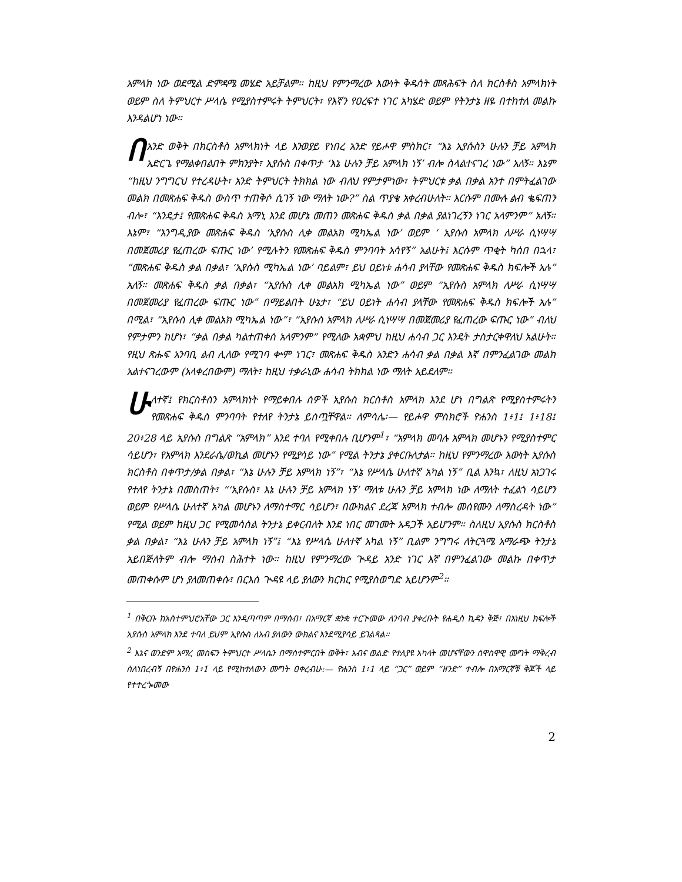አምላክ ነው ወደሚል ድምዳሜ መሄድ አይቻልም። ከዚህ የምንማረው እውነት ቅዱሳት መጻሕፍት ስለ ክርስቶስ አምላክነት ወይም ስለ ትምህርተ ሥላሴ የሚያስተምሩት ትምህርት፣ የእኛን የዐረፍተ ነገር አካሄድ ወይም የትንታኔ ዘዬ በተከተለ መልኩ እንዳልሆነ ነው።
በአንድ ወቅት በክርስቶስ አምላክነት ላይ እንወያይ የነበረ አንድ የይሖዋ ምስክር፣ “እኔ ኢየሱስን ሁሉን ቻይ አምላክ አድርጌ የማልቀበልበት ምክንያት፣ ኢየሱስ በቀጥታ ‘እኔ ሁሉን ቻይ አምላክ ነኝ’ ብሎ ስላልተናገረ ነው” አለኝ። እኔም “ከዚህ ንግግርህ የተረዳሁት፣ አንድ ትምህርት ትክክል ነው ብለህ የምታምነው፣ ትምህርቱ ቃል በቃል አንተ በምትፈልገው መልክ በመጽሐፍ ቅዱስ ውስጥ ተጠቅሶ ሲገኝ ነው ማለት ነው?” ስል ጥያቄ አቀረብሁለት። እርሱም በሙሉ ልብ ቈፍጠን ብሎ፣ “እንዴታ፤ የመጽሐፍ ቅዱስ አማኒ እንደ መሆኔ መጠን መጽሐፍ ቅዱስ ቃል በቃል ያልነገረኝን ነገር አላምንም” አለኝ። እኔም፣ “እንግዲያው መጽሐፍ ቅዱስ ‘ኢየሱስ ሊቀ መልአክ ሚካኤል ነው’ ወይም ‘ ኢየሱስ አምላክ ለሥራ ሲነሣሣ በመጀመሪያ የፈጠረው ፍጡር ነው’ የሚሉትን የመጽሐፍ ቅዱስ ምንባባት አሳየኝ” አልሁት፤ እርሱም ጥቂት ካሰበ በኋላ፣ “መጽሐፍ ቅዱስ ቃል በቃል፣ ‘ኢየሱስ ሚካኤል ነው’ ባይልም፣ ይህ ዐይነቱ ሐሳብ ያላቸው የመጽሐፍ ቅዱስ ክፍሎች አሉ” አለኝ። መጽሐፍ ቅዱስ ቃል በቃል፣ “ኢየሱስ ሊቀ መልአክ ሚካኤል ነው” ወይም “ኢየሱስ አምላክ ለሥራ ሲነሣሣ በመጀመሪያ የፈጠረው ፍጡር ነው” በማይልበት ሁኔታ፣ “ይህ ዐይነት ሐሳብ ያላቸው የመጽሐፍ ቅዱስ ክፍሎች አሉ” በሚል፣ “ኢየሱስ ሊቀ መልአክ ሚካኤል ነው”፣ “ኢየሱስ አምላክ ለሥራ ሲነሣሣ በመጀመሪያ የፈጠረው ፍጡር ነው” ብለህ የምታምን ከሆነ፣ “ቃል በቃል ካልተጠቀሰ አላምንም” የሚለው አቋምህ ከዚህ ሐሳብ ጋር እንዴት ታስታርቀዋለህ አልሁት። የዚህ ጽሑፍ አንባቢ ልብ ሊለው የሚገባ ቍም ነገር፣ መጽሐፍ ቅዱስ አንድን ሐሳብ ቃል በቃል እኛ በምንፈልገው መልክ አልተናገረውም (አላቀረበውም) ማለት፣ ከዚህ ተቃራኒው ሐሳብ ትክክል ነው ማለት አይደለም።
ሁለተኛ፤ የክርስቶስን አምላክነት የማይቀበሉ ሰዎች ኢየሱስ ክርስቶስ አምላክ እንደ ሆነ በግልጽ የሚያስተምሩትን የመጽሐፍ ቅዱስ ምንባባት የተለየ ትንታኔ ይሰጧቸዋል። ለምሳሌ፡— የይሖዋ ምስክሮች ዮሐንስ 1፥1፤ 1፥18፤ 20፥28 ላይ ኢየሱስ በግልጽ “አምላክ” እንደ ተባለ የሚቀበሉ ቢሆንም<sup>1</sup>፣ “አምላክ መባሉ አምላክ መሆኑን የሚያስተምር ሳይሆን፣ የአምላክ እንደራሴ/ወኪል መሆኑን የሚያሳይ ነው” የሚል ትንታኔ ያቀርቡለታል። ከዚህ የምንማረው እውነት ኢየሱስ ክርስቶስ በቀጥታ/ቃል በቃል፣ “እኔ ሁሉን ቻይ አምላክ ነኝ”፣ “እኔ የሥላሴ ሁለተኛ አካል ነኝ” ቢል እንኳ፣ ለዚህ አነጋገሩ የተለየ ትንታኔ በመስጠት፣ “‘ኢየሱስ፣ እኔ ሁሉን ቻይ አምላክ ነኝ’ ማለቱ ሁሉን ቻይ አምላክ ነው ለማለት ተፈልጎ ሳይሆን ወይም የሥላሴ ሁለተኛ አካል መሆኑን ለማስተማር ሳይሆን፣ በውክልና ደረጃ አምላክ ተብሎ መሰየሙን ለማስረዳት ነው” የሚል ወይም ከዚህ ጋር የሚመሳሰል ትንታኔ ይቀርብለት እንደ ነበር መገመት አዳጋች አይሆንም። ስለዚህ ኢየሱስ ክርስቶስ ቃል በቃል፣ “እኔ ሁሉን ቻይ አምላክ ነኝ”፤ “እኔ የሥላሴ ሁለተኛ አካል ነኝ” ቢልም ንግግሩ ለትርጓሜ አማራጭ ትንታኔ አይበጅለትም ብሎ ማሰብ ስሕተት ነው። ከዚህ የምንማረው ጒዳይ አንድ ነገር እኛ በምንፈልገው መልኩ በቀጥታ መጠቀሱም ሆነ ያለመጠቀሱ፣ በርእሰ ጒዳዩ ላይ ያለውን ክርክር የሚያስወግድ አይሆንም<sup>2</sup>።
<sup>1</sup> በቅርቡ ከአስተምህሮአቸው ጋር እንዲጣጣም በማሰብ፣ በአማርኛ ቋንቋ ተርጒመው ለንባብ ያቀረቡት የሐዲስ ኪዳን ቅጅ፣ በእነዚህ ክፍሎች ኢየሱስ አምላክ እንደ ተባለ ይህም ኢየሱስ ለአብ ያለውን ውክልና እንደሚያሳይ ይገልጻል።
<sup>2</sup> እኔና ወንድም አማረ መስፍን ትምህርተ ሥላሴን በማስተምርበት ወቅት፣ አብና ወልድ የተለያዩ አካላት መሆናቸውን ሰዋስዋዊ ሙግት ማቅረብ ስለነበረብኝ በዮሐንስ 1፥1 ላይ የሚከተለውን ሙግት ዐቀረብሁ:— ዮሐንስ 1፥1 ላይ “ጋር” ወይም “ዘንድ” ተብሎ በአማርኛቹ ቅጆች ላይ የተተረጐመው
2